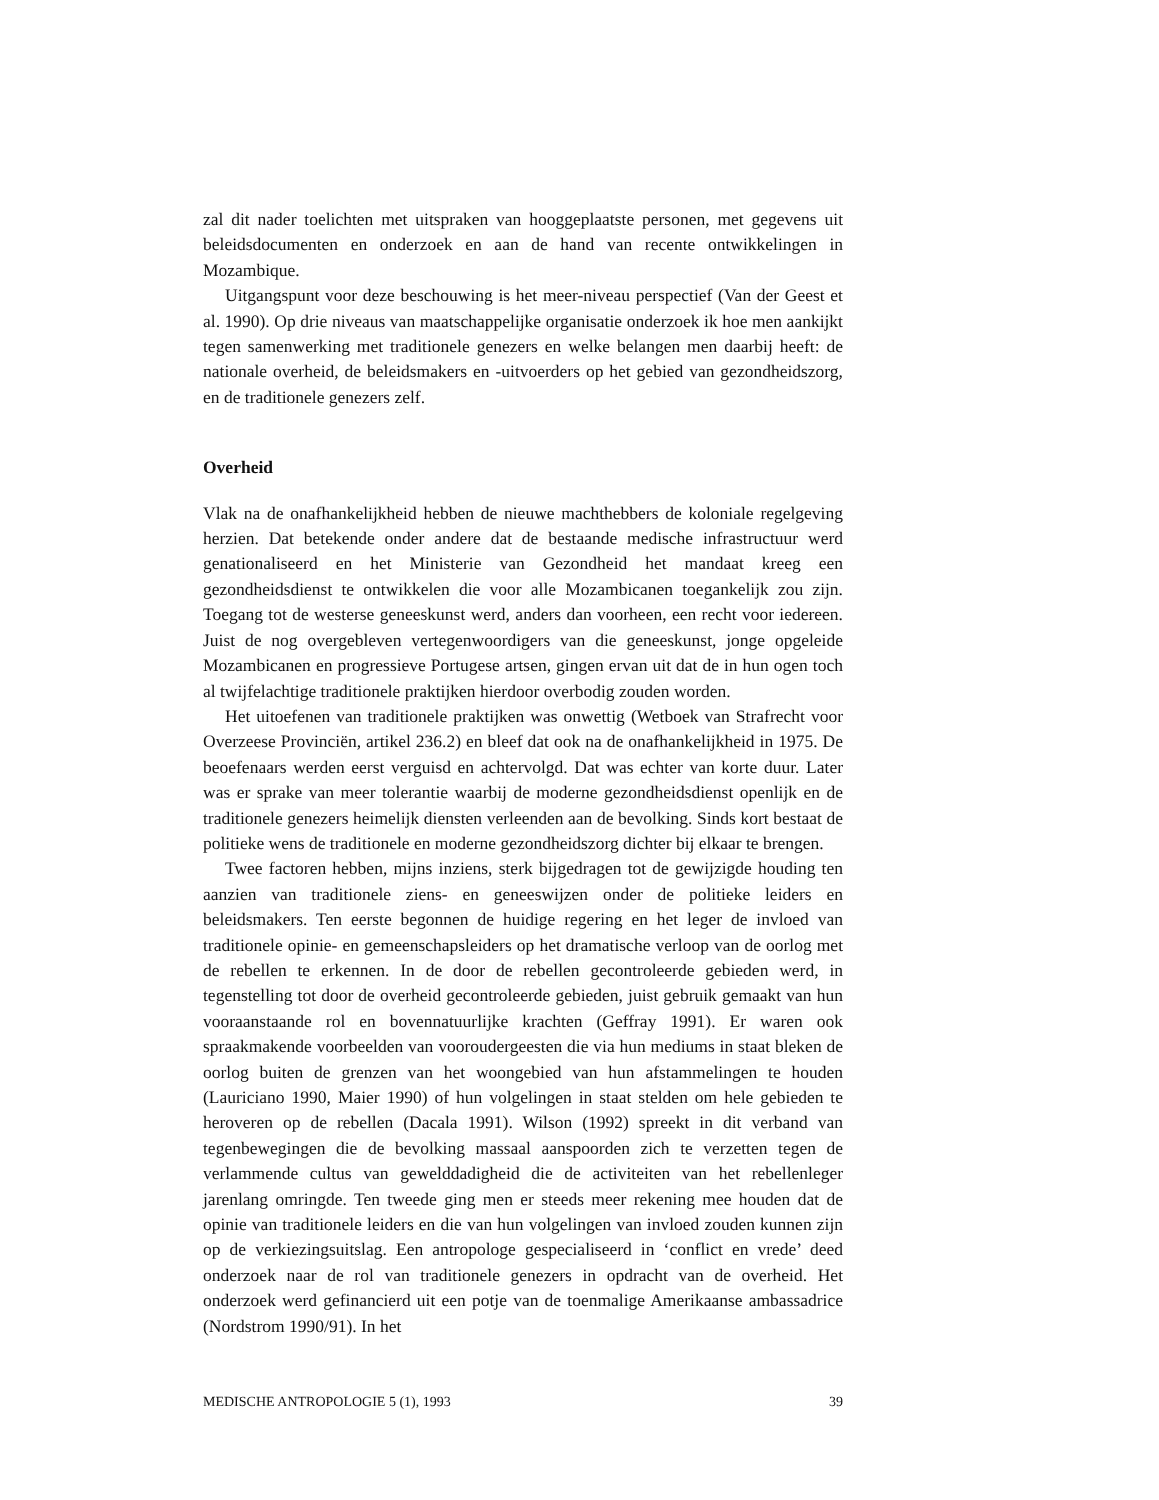zal dit nader toelichten met uitspraken van hooggeplaatste personen, met gegevens uit beleidsdocumenten en onderzoek en aan de hand van recente ontwikkelingen in Mozambique.
Uitgangspunt voor deze beschouwing is het meer-niveau perspectief (Van der Geest et al. 1990). Op drie niveaus van maatschappelijke organisatie onderzoek ik hoe men aankijkt tegen samenwerking met traditionele genezers en welke belangen men daarbij heeft: de nationale overheid, de beleidsmakers en -uitvoerders op het gebied van gezondheidszorg, en de traditionele genezers zelf.
Overheid
Vlak na de onafhankelijkheid hebben de nieuwe machthebbers de koloniale regelgeving herzien. Dat betekende onder andere dat de bestaande medische infrastructuur werd genationaliseerd en het Ministerie van Gezondheid het mandaat kreeg een gezondheidsdienst te ontwikkelen die voor alle Mozambicanen toegankelijk zou zijn. Toegang tot de westerse geneeskunst werd, anders dan voorheen, een recht voor iedereen. Juist de nog overgebleven vertegenwoordigers van die geneeskunst, jonge opgeleide Mozambicanen en progressieve Portugese artsen, gingen ervan uit dat de in hun ogen toch al twijfelachtige traditionele praktijken hierdoor overbodig zouden worden.
Het uitoefenen van traditionele praktijken was onwettig (Wetboek van Strafrecht voor Overzeese Provinciën, artikel 236.2) en bleef dat ook na de onafhankelijkheid in 1975. De beoefenaars werden eerst verguisd en achtervolgd. Dat was echter van korte duur. Later was er sprake van meer tolerantie waarbij de moderne gezondheidsdienst openlijk en de traditionele genezers heimelijk diensten verleenden aan de bevolking. Sinds kort bestaat de politieke wens de traditionele en moderne gezondheidszorg dichter bij elkaar te brengen.
Twee factoren hebben, mijns inziens, sterk bijgedragen tot de gewijzigde houding ten aanzien van traditionele ziens- en geneeswijzen onder de politieke leiders en beleidsmakers. Ten eerste begonnen de huidige regering en het leger de invloed van traditionele opinie- en gemeenschapsleiders op het dramatische verloop van de oorlog met de rebellen te erkennen. In de door de rebellen gecontroleerde gebieden werd, in tegenstelling tot door de overheid gecontroleerde gebieden, juist gebruik gemaakt van hun vooraanstaande rol en bovennatuurlijke krachten (Geffray 1991). Er waren ook spraakmakende voorbeelden van vooroudergeesten die via hun mediums in staat bleken de oorlog buiten de grenzen van het woongebied van hun afstammelingen te houden (Lauriciano 1990, Maier 1990) of hun volgelingen in staat stelden om hele gebieden te heroveren op de rebellen (Dacala 1991). Wilson (1992) spreekt in dit verband van tegenbewegingen die de bevolking massaal aanspoorden zich te verzetten tegen de verlammende cultus van gewelddadigheid die de activiteiten van het rebellenleger jarenlang omringde. Ten tweede ging men er steeds meer rekening mee houden dat de opinie van traditionele leiders en die van hun volgelingen van invloed zouden kunnen zijn op de verkiezingsuitslag. Een antropologe gespecialiseerd in ‘conflict en vrede’ deed onderzoek naar de rol van traditionele genezers in opdracht van de overheid. Het onderzoek werd gefinancierd uit een potje van de toenmalige Amerikaanse ambassadrice (Nordstrom 1990/91). In het
MEDISCHE ANTROPOLOGIE 5 (1), 1993 39